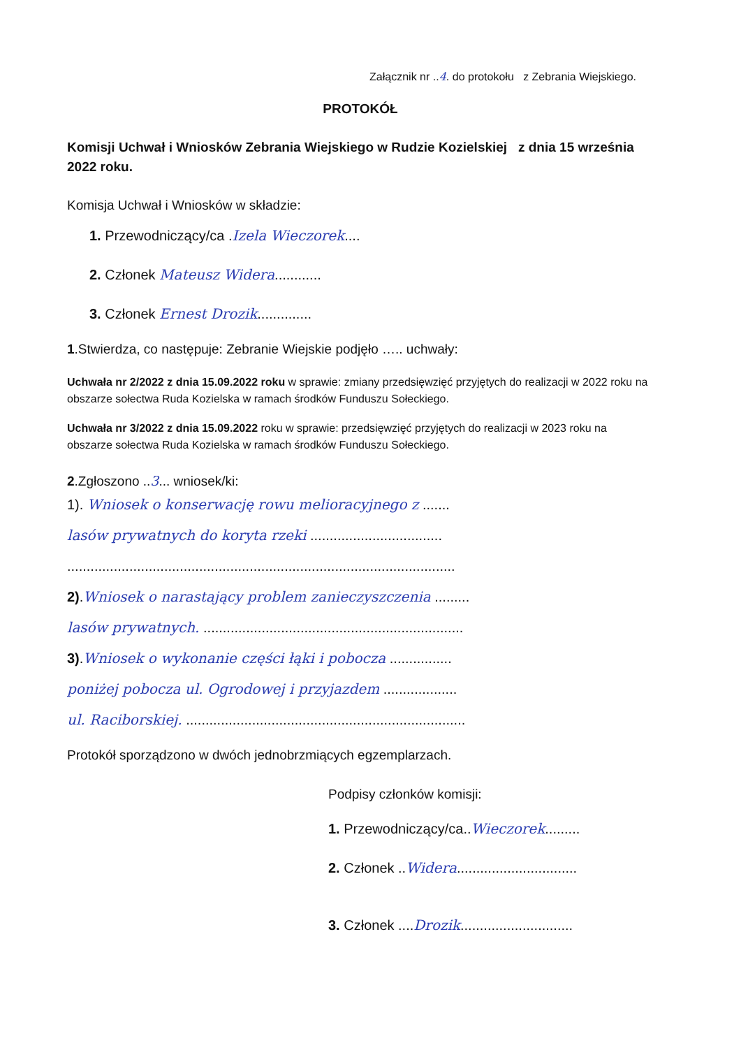Załącznik nr ..4. do protokołu z Zebrania Wiejskiego.
PROTOKÓŁ
Komisji Uchwał i Wniosków Zebrania Wiejskiego w Rudzie Kozielskiej z dnia 15 września 2022 roku.
Komisja Uchwał i Wniosków w składzie:
1. Przewodniczący/ca .Izela Wieczorek....
2. Członek Mateusz Widera............
3. Członek Ernest Drozik..............
1.Stwierdza, co następuje: Zebranie Wiejskie podjęło ….. uchwały:
Uchwała nr 2/2022 z dnia 15.09.2022 roku w sprawie: zmiany przedsięwzięć przyjętych do realizacji w 2022 roku na obszarze sołectwa Ruda Kozielska w ramach środków Funduszu Sołeckiego.
Uchwała nr 3/2022 z dnia 15.09.2022 roku w sprawie: przedsięwzięć przyjętych do realizacji w 2023 roku na obszarze sołectwa Ruda Kozielska w ramach środków Funduszu Sołeckiego.
2.Zgłoszono ..3... wniosek/ki:
1). Wniosek o konserwację rowu melioracyjnego z .......
lasów prywatnych do koryta rzeki ..................................
....................................................................................................
2).Wniosek o narastający problem zanieczyszczenia .........
lasów prywatnych. ...................................................................
3).Wniosek o wykonanie części łąki i pobocza ................
poniżej pobocza ul. Ogrodowej i przyjazdem ...................
ul. Raciborskiej. ........................................................................
Protokół sporządzono w dwóch jednobrzmiących egzemplarzach.
Podpisy członków komisji:
1. Przewodniczący/ca..Wieczorek.........
2. Członek ..Widera...............................
3. Członek ....Drozik.............................